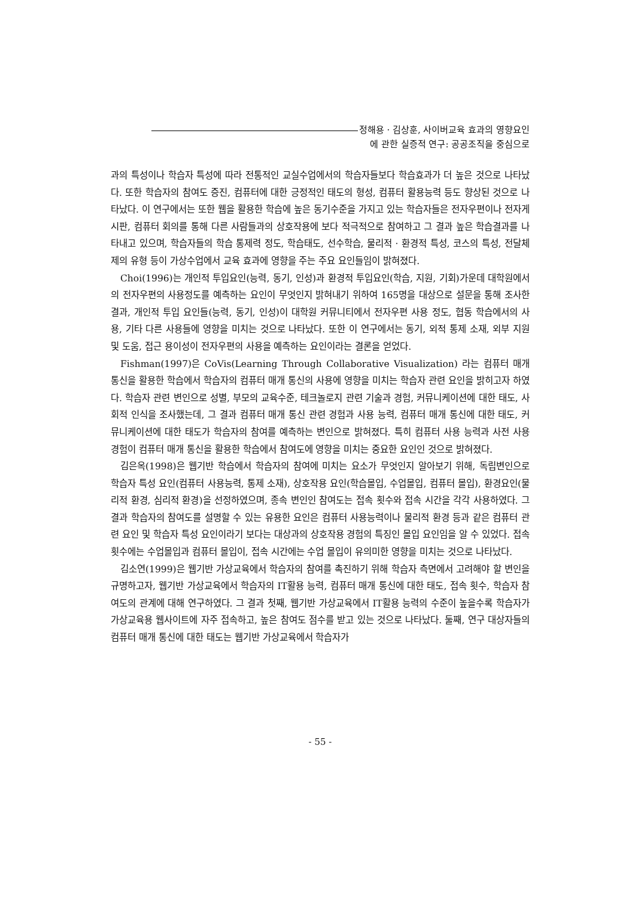정해용 · 김상훈, 사이버교육 효과의 영향요인
에 관한 실증적 연구: 공공조직을 중심으로
과의 특성이나 학습자 특성에 따라 전통적인 교실수업에서의 학습자들보다 학습효과가 더 높은 것으로 나타났다. 또한 학습자의 참여도 증진, 컴퓨터에 대한 긍정적인 태도의 형성, 컴퓨터 활용능력 등도 향상된 것으로 나타났다. 이 연구에서는 또한 웹을 활용한 학습에 높은 동기수준을 가지고 있는 학습자들은 전자우편이나 전자게시판, 컴퓨터 회의를 통해 다른 사람들과의 상호작용에 보다 적극적으로 참여하고 그 결과 높은 학습결과를 나타내고 있으며, 학습자들의 학습 통제력 정도, 학습태도, 선수학습, 물리적 · 환경적 특성, 코스의 특성, 전달체제의 유형 등이 가상수업에서 교육 효과에 영향을 주는 주요 요인들임이 밝혀졌다.
Choi(1996)는 개인적 투입요인(능력, 동기, 인성)과 환경적 투입요인(학습, 지원, 기회)가운데 대학원에서의 전자우편의 사용정도를 예측하는 요인이 무엇인지 밝혀내기 위하여 165명을 대상으로 설문을 통해 조사한 결과, 개인적 투입 요인들(능력, 동기, 인성)이 대학원 커뮤니티에서 전자우편 사용 정도, 협동 학습에서의 사용, 기타 다른 사용들에 영향을 미치는 것으로 나타났다. 또한 이 연구에서는 동기, 외적 통제 소재, 외부 지원 및 도움, 접근 용이성이 전자우편의 사용을 예측하는 요인이라는 결론을 얻었다.
Fishman(1997)은 CoVis(Learning Through Collaborative Visualization) 라는 컴퓨터 매개 통신을 활용한 학습에서 학습자의 컴퓨터 매개 통신의 사용에 영향을 미치는 학습자 관련 요인을 밝히고자 하였다. 학습자 관련 변인으로 성별, 부모의 교육수준, 테크놀로지 관련 기술과 경험, 커뮤니케이션에 대한 태도, 사회적 인식을 조사했는데, 그 결과 컴퓨터 매개 통신 관련 경험과 사용 능력, 컴퓨터 매개 통신에 대한 태도, 커뮤니케이션에 대한 태도가 학습자의 참여를 예측하는 변인으로 밝혀졌다. 특히 컴퓨터 사용 능력과 사전 사용 경험이 컴퓨터 매개 통신을 활용한 학습에서 참여도에 영향을 미치는 중요한 요인인 것으로 밝혀졌다.
김은옥(1998)은 웹기반 학습에서 학습자의 참여에 미치는 요소가 무엇인지 알아보기 위해, 독립변인으로 학습자 특성 요인(컴퓨터 사용능력, 통제 소재), 상호작용 요인(학습몰입, 수업몰입, 컴퓨터 몰입), 환경요인(물리적 환경, 심리적 환경)을 선정하였으며, 종속 변인인 참여도는 접속 횟수와 접속 시간을 각각 사용하였다. 그 결과 학습자의 참여도를 설명할 수 있는 유용한 요인은 컴퓨터 사용능력이나 물리적 환경 등과 같은 컴퓨터 관련 요인 및 학습자 특성 요인이라기 보다는 대상과의 상호작용 경험의 특징인 몰입 요인임을 알 수 있었다. 접속 횟수에는 수업몰입과 컴퓨터 몰입이, 접속 시간에는 수업 몰입이 유의미한 영향을 미치는 것으로 나타났다.
김소연(1999)은 웹기반 가상교육에서 학습자의 참여를 촉진하기 위해 학습자 측면에서 고려해야 할 변인을 규명하고자, 웹기반 가상교육에서 학습자의 IT활용 능력, 컴퓨터 매개 통신에 대한 태도, 접속 횟수, 학습자 참여도의 관계에 대해 연구하였다. 그 결과 첫째, 웹기반 가상교육에서 IT활용 능력의 수준이 높을수록 학습자가 가상교육용 웹사이트에 자주 접속하고, 높은 참여도 점수를 받고 있는 것으로 나타났다. 둘째, 연구 대상자들의 컴퓨터 매개 통신에 대한 태도는 웹기반 가상교육에서 학습자가
- 55 -